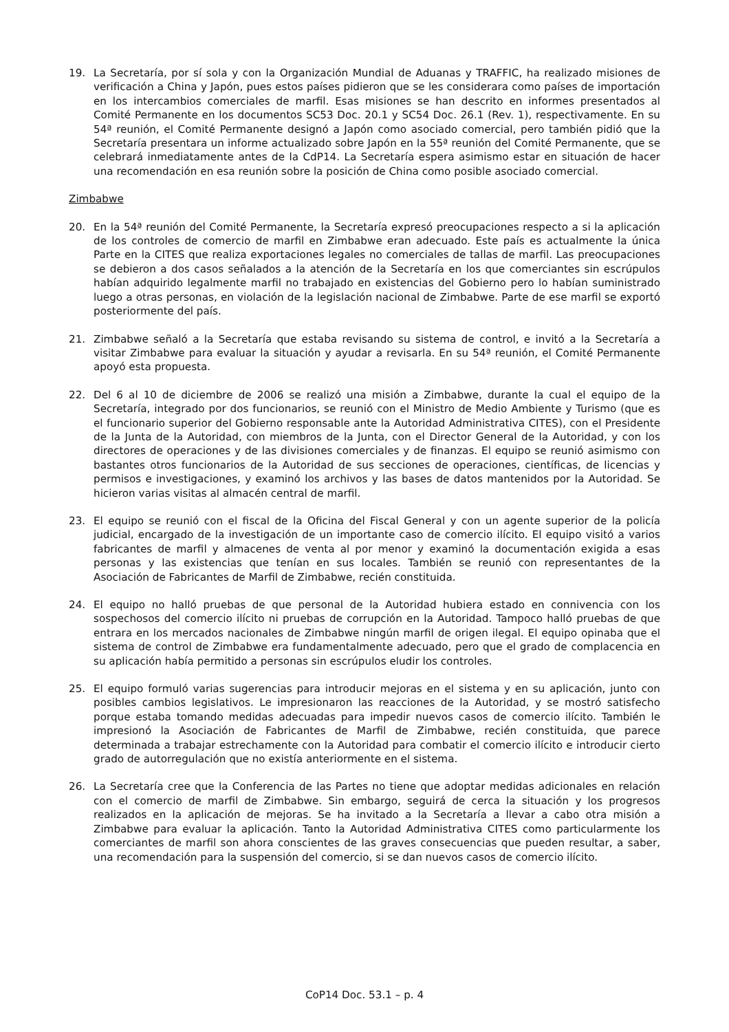19. La Secretaría, por sí sola y con la Organización Mundial de Aduanas y TRAFFIC, ha realizado misiones de verificación a China y Japón, pues estos países pidieron que se les considerara como países de importación en los intercambios comerciales de marfil. Esas misiones se han descrito en informes presentados al Comité Permanente en los documentos SC53 Doc. 20.1 y SC54 Doc. 26.1 (Rev. 1), respectivamente. En su 54ª reunión, el Comité Permanente designó a Japón como asociado comercial, pero también pidió que la Secretaría presentara un informe actualizado sobre Japón en la 55ª reunión del Comité Permanente, que se celebrará inmediatamente antes de la CdP14. La Secretaría espera asimismo estar en situación de hacer una recomendación en esa reunión sobre la posición de China como posible asociado comercial.
Zimbabwe
20. En la 54ª reunión del Comité Permanente, la Secretaría expresó preocupaciones respecto a si la aplicación de los controles de comercio de marfil en Zimbabwe eran adecuado. Este país es actualmente la única Parte en la CITES que realiza exportaciones legales no comerciales de tallas de marfil. Las preocupaciones se debieron a dos casos señalados a la atención de la Secretaría en los que comerciantes sin escrúpulos habían adquirido legalmente marfil no trabajado en existencias del Gobierno pero lo habían suministrado luego a otras personas, en violación de la legislación nacional de Zimbabwe. Parte de ese marfil se exportó posteriormente del país.
21. Zimbabwe señaló a la Secretaría que estaba revisando su sistema de control, e invitó a la Secretaría a visitar Zimbabwe para evaluar la situación y ayudar a revisarla. En su 54ª reunión, el Comité Permanente apoyó esta propuesta.
22. Del 6 al 10 de diciembre de 2006 se realizó una misión a Zimbabwe, durante la cual el equipo de la Secretaría, integrado por dos funcionarios, se reunió con el Ministro de Medio Ambiente y Turismo (que es el funcionario superior del Gobierno responsable ante la Autoridad Administrativa CITES), con el Presidente de la Junta de la Autoridad, con miembros de la Junta, con el Director General de la Autoridad, y con los directores de operaciones y de las divisiones comerciales y de finanzas. El equipo se reunió asimismo con bastantes otros funcionarios de la Autoridad de sus secciones de operaciones, científicas, de licencias y permisos e investigaciones, y examinó los archivos y las bases de datos mantenidos por la Autoridad. Se hicieron varias visitas al almacén central de marfil.
23. El equipo se reunió con el fiscal de la Oficina del Fiscal General y con un agente superior de la policía judicial, encargado de la investigación de un importante caso de comercio ilícito. El equipo visitó a varios fabricantes de marfil y almacenes de venta al por menor y examinó la documentación exigida a esas personas y las existencias que tenían en sus locales. También se reunió con representantes de la Asociación de Fabricantes de Marfil de Zimbabwe, recién constituida.
24. El equipo no halló pruebas de que personal de la Autoridad hubiera estado en connivencia con los sospechosos del comercio ilícito ni pruebas de corrupción en la Autoridad. Tampoco halló pruebas de que entrara en los mercados nacionales de Zimbabwe ningún marfil de origen ilegal. El equipo opinaba que el sistema de control de Zimbabwe era fundamentalmente adecuado, pero que el grado de complacencia en su aplicación había permitido a personas sin escrúpulos eludir los controles.
25. El equipo formuló varias sugerencias para introducir mejoras en el sistema y en su aplicación, junto con posibles cambios legislativos. Le impresionaron las reacciones de la Autoridad, y se mostró satisfecho porque estaba tomando medidas adecuadas para impedir nuevos casos de comercio ilícito. También le impresionó la Asociación de Fabricantes de Marfil de Zimbabwe, recién constituida, que parece determinada a trabajar estrechamente con la Autoridad para combatir el comercio ilícito e introducir cierto grado de autorregulación que no existía anteriormente en el sistema.
26. La Secretaría cree que la Conferencia de las Partes no tiene que adoptar medidas adicionales en relación con el comercio de marfil de Zimbabwe. Sin embargo, seguirá de cerca la situación y los progresos realizados en la aplicación de mejoras. Se ha invitado a la Secretaría a llevar a cabo otra misión a Zimbabwe para evaluar la aplicación. Tanto la Autoridad Administrativa CITES como particularmente los comerciantes de marfil son ahora conscientes de las graves consecuencias que pueden resultar, a saber, una recomendación para la suspensión del comercio, si se dan nuevos casos de comercio ilícito.
CoP14 Doc. 53.1 – p. 4